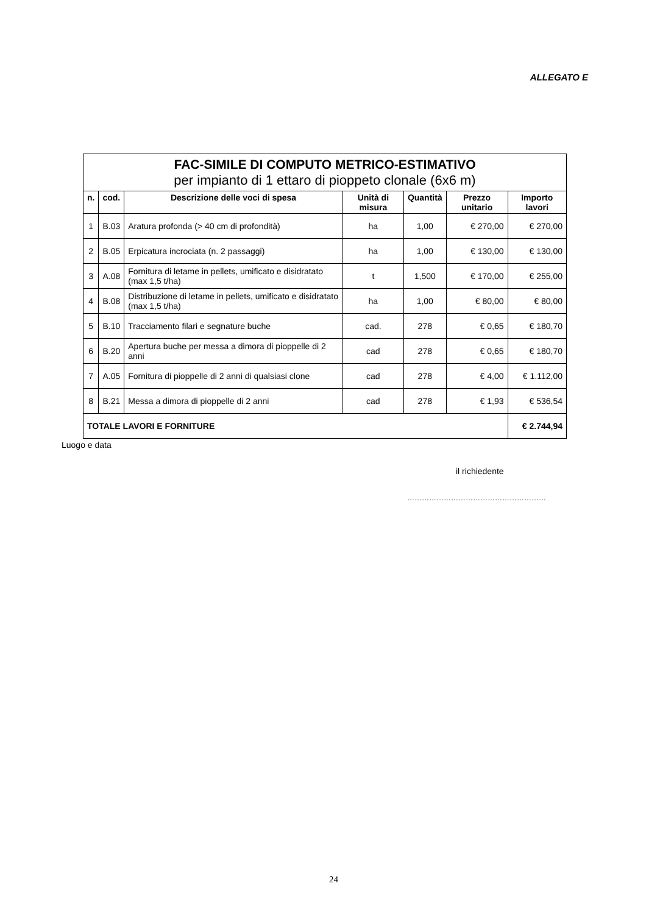ALLEGATO E
| FAC-SIMILE DI COMPUTO METRICO-ESTIMATIVO per impianto di 1 ettaro di pioppeto clonale (6x6 m) | | | | | | |
| n. | cod. | Descrizione delle voci di spesa | Unità di misura | Quantità | Prezzo unitario | Importo lavori |
| 1 | B.03 | Aratura profonda (> 40 cm di profondità) | ha | 1,00 | € 270,00 | € 270,00 |
| 2 | B.05 | Erpicatura incrociata (n. 2 passaggi) | ha | 1,00 | € 130,00 | € 130,00 |
| 3 | A.08 | Fornitura di letame in pellets, umificato e disidratato (max 1,5 t/ha) | t | 1,500 | € 170,00 | € 255,00 |
| 4 | B.08 | Distribuzione di letame in pellets, umificato e disidratato (max 1,5 t/ha) | ha | 1,00 | € 80,00 | € 80,00 |
| 5 | B.10 | Tracciamento filari e segnature buche | cad. | 278 | € 0,65 | € 180,70 |
| 6 | B.20 | Apertura buche per messa a dimora di pioppelle di 2 anni | cad | 278 | € 0,65 | € 180,70 |
| 7 | A.05 | Fornitura di pioppelle di 2 anni di qualsiasi clone | cad | 278 | € 4,00 | € 1.112,00 |
| 8 | B.21 | Messa a dimora di pioppelle di 2 anni | cad | 278 | € 1,93 | € 536,54 |
| TOTALE LAVORI E FORNITURE | | | | | | € 2.744,94 |
Luogo e data
il richiedente
…………………………………………………
24